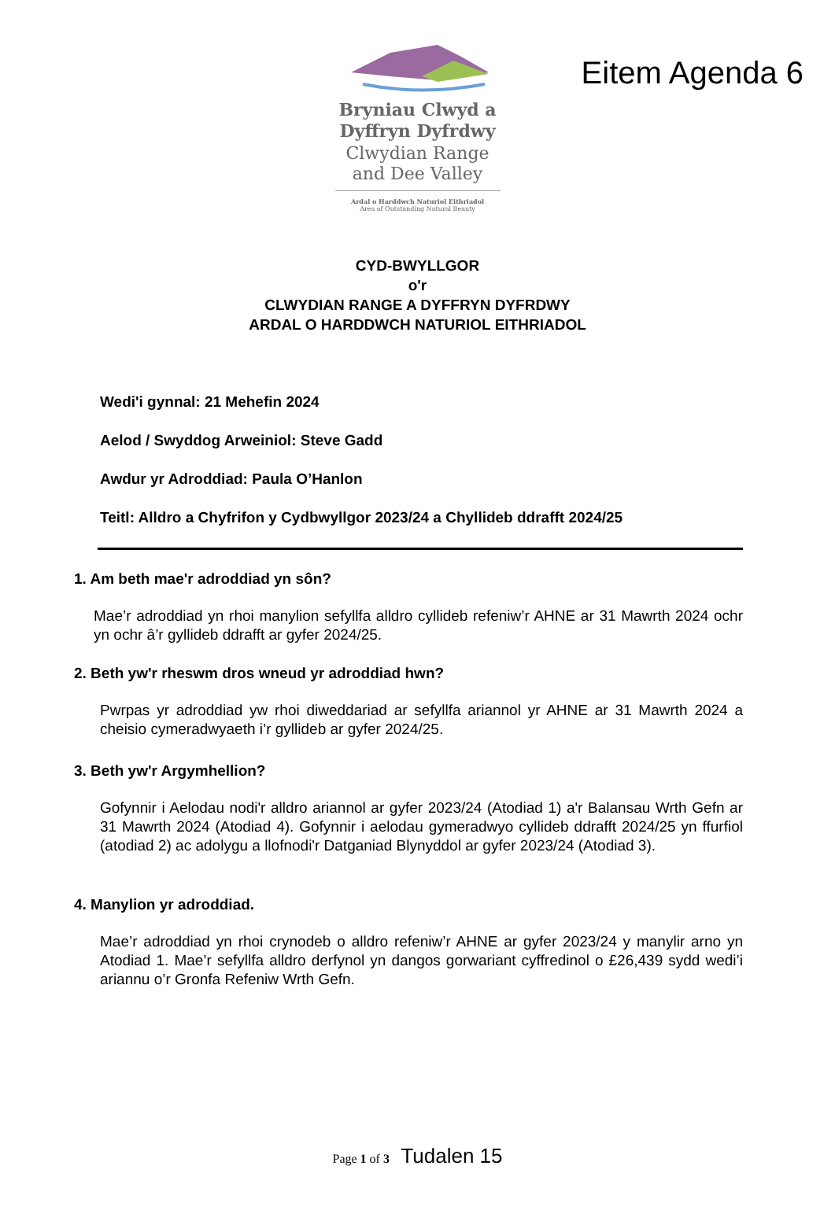Eitem Agenda 6
Bryniau Clwyd a
Dyffryn Dyfrdwy
Clwydian Range
and Dee Valley
Ardal o Harddwch Naturiol Eithriadol
Area of Outstanding Natural Beauty
CYD-BWYLLGOR
o'r
CLWYDIAN RANGE A DYFFRYN DYFRDWY
ARDAL O HARDDWCH NATURIOL EITHRIADOL
Wedi'i gynnal: 21 Mehefin 2024
Aelod / Swyddog Arweiniol: Steve Gadd
Awdur yr Adroddiad: Paula O’Hanlon
Teitl: Alldro a Chyfrifon y Cydbwyllgor 2023/24 a Chyllideb ddrafft 2024/25
1. Am beth mae'r adroddiad yn sôn?
Mae’r adroddiad yn rhoi manylion sefyllfa alldro cyllideb refeniw’r AHNE ar 31 Mawrth 2024 ochr yn ochr â’r gyllideb ddrafft ar gyfer 2024/25.
2. Beth yw'r rheswm dros wneud yr adroddiad hwn?
Pwrpas yr adroddiad yw rhoi diweddariad ar sefyllfa ariannol yr AHNE ar 31 Mawrth 2024 a cheisio cymeradwyaeth i’r gyllideb ar gyfer 2024/25.
3. Beth yw'r Argymhellion?
Gofynnir i Aelodau nodi'r alldro ariannol ar gyfer 2023/24 (Atodiad 1) a'r Balansau Wrth Gefn ar 31 Mawrth 2024 (Atodiad 4). Gofynnir i aelodau gymeradwyo cyllideb ddrafft 2024/25 yn ffurfiol (atodiad 2) ac adolygu a llofnodi'r Datganiad Blynyddol ar gyfer 2023/24 (Atodiad 3).
4. Manylion yr adroddiad.
Mae’r adroddiad yn rhoi crynodeb o alldro refeniw’r AHNE ar gyfer 2023/24 y manylir arno yn Atodiad 1. Mae’r sefyllfa alldro derfynol yn dangos gorwariant cyffredinol o £26,439 sydd wedi’i ariannu o’r Gronfa Refeniw Wrth Gefn.
Page 1 of 3 Tudalen 15